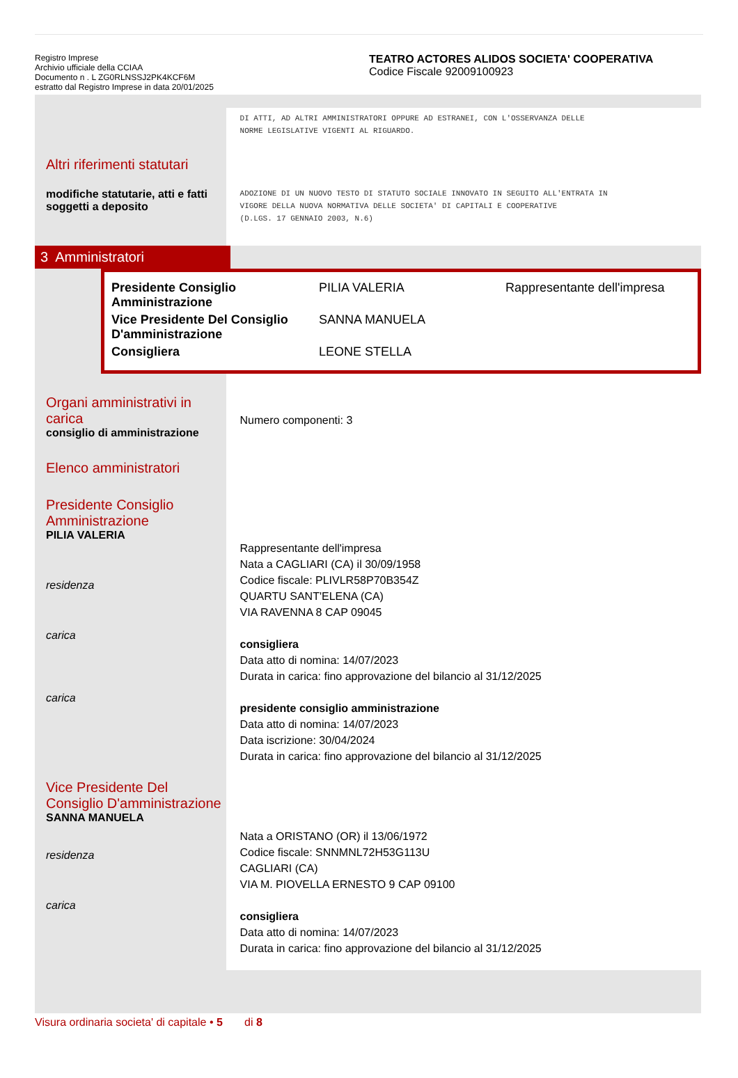Registro Imprese
Archivio ufficiale della CCIAA
Documento n . L ZG0RLNSSJ2PK4KCF6M
estratto dal Registro Imprese in data 20/01/2025
TEATRO ACTORES ALIDOS SOCIETA' COOPERATIVA
Codice Fiscale 92009100923
Altri riferimenti statutari
modifiche statutarie, atti e fatti soggetti a deposito
DI ATTI, AD ALTRI AMMINISTRATORI OPPURE AD ESTRANEI, CON L'OSSERVANZA DELLE
NORME LEGISLATIVE VIGENTI AL RIGUARDO.
ADOZIONE DI UN NUOVO TESTO DI STATUTO SOCIALE INNOVATO IN SEGUITO ALL'ENTRATA IN
VIGORE DELLA NUOVA NORMATIVA DELLE SOCIETA' DI CAPITALI E COOPERATIVE
(D.LGS. 17 GENNAIO 2003, N.6)
3 Amministratori
| Presidente Consiglio Amministrazione | PILIA VALERIA | Rappresentante dell'impresa |
| Vice Presidente Del Consiglio D'amministrazione | SANNA MANUELA | |
| Consigliera | LEONE STELLA | |
Organi amministrativi in carica
consiglio di amministrazione
Elenco amministratori
Presidente Consiglio Amministrazione
PILIA VALERIA
residenza
carica
carica
Vice Presidente Del Consiglio D'amministrazione
SANNA MANUELA
residenza
carica
Numero componenti: 3
Rappresentante dell'impresa
Nata a CAGLIARI (CA) il 30/09/1958
Codice fiscale: PLIVLR58P70B354Z
QUARTU SANT'ELENA (CA)
VIA RAVENNA 8 CAP 09045
consigliera
Data atto di nomina: 14/07/2023
Durata in carica: fino approvazione del bilancio al 31/12/2025
presidente consiglio amministrazione
Data atto di nomina: 14/07/2023
Data iscrizione: 30/04/2024
Durata in carica: fino approvazione del bilancio al 31/12/2025
Nata a ORISTANO (OR) il 13/06/1972
Codice fiscale: SNNMNL72H53G113U
CAGLIARI (CA)
VIA M. PIOVELLA ERNESTO 9 CAP 09100
consigliera
Data atto di nomina: 14/07/2023
Durata in carica: fino approvazione del bilancio al 31/12/2025
Visura ordinaria societa' di capitale • 5 di 8